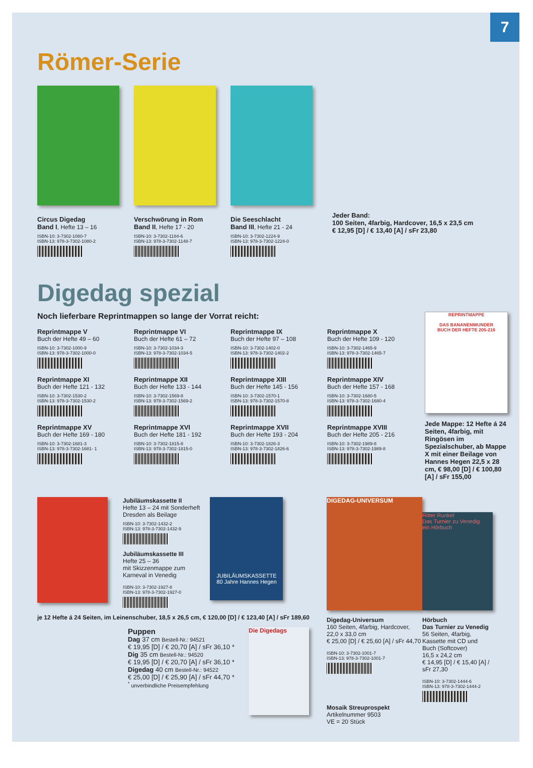7
Römer-Serie
Circus Digedag
Band I, Hefte 13 – 16
ISBN-10: 3-7302-1080-7
ISBN-13: 978-3-7302-1080-2
Verschwörung in Rom
Band II, Hefte 17 - 20
ISBN-10: 3-7302-1184-6
ISBN-13: 978-3-7302-1148-7
Die Seeschlacht
Band III, Hefte 21 - 24
ISBN-10: 3-7302-1224-9
ISBN-13: 978-3-7302-1224-0
Jeder Band:
100 Seiten, 4farbig, Hardcover, 16,5 x 23,5 cm
€ 12,95 [D] / € 13,40 [A] / sFr 23,80
Digedag spezial
Noch lieferbare Reprintmappen so lange der Vorrat reicht:
Reprintmappe V
Buch der Hefte 49 – 60
ISBN-10: 3-7302-1000-9
ISBN-13: 978-3-7302-1000-0
Reprintmappe VI
Buch der Hefte 61 – 72
ISBN-10: 3-7302-1034-3
ISBN-13: 978-3-7302-1034-5
Reprintmappe IX
Buch der Hefte 97 – 108
ISBN-10: 3-7302-1402-0
ISBN-13: 978-3-7302-1402-2
Reprintmappe X
Buch der Hefte 109 - 120
ISBN-10: 3-7302-1465-9
ISBN-13: 978-3-7302-1465-7
Reprintmappe XI
Buch der Hefte 121 - 132
ISBN-10: 3-7302-1530-2
ISBN-13: 978-3-7302-1530-2
Reprintmappe XII
Buch der Hefte 133 - 144
ISBN-10: 3-7302-1569-8
ISBN-13: 978-3-7302-1569-2
Reprintmappe XIII
Buch der Hefte 145 - 156
ISBN-10: 3-7302-1570-1
ISBN-13: 978-3-7302-1570-8
Reprintmappe XIV
Buch der Hefte 157 - 168
ISBN-10: 3-7302-1680-5
ISBN-13: 978-3-7302-1680-4
Reprintmappe XV
Buch der Hefte 169 - 180
ISBN-10: 3-7302-1681-3
ISBN-13: 978-3-7302-1681- 1
Reprintmappe XVI
Buch der Hefte 181 - 192
ISBN-10: 3-7302-1815-8
ISBN-13: 978-3-7302-1815-0
Reprintmappe XVII
Buch der Hefte 193 - 204
ISBN-10: 3-7302-1826-3
ISBN-13: 978-3-7302-1826-6
Reprintmappe XVIII
Buch der Hefte 205 - 216
ISBN-10: 3-7302-1989-8
ISBN-13: 978-3-7302-1989-8
REPRINTMAPPE
DAS BANANENWUNDER
BUCH DER HEFTE 205-216
Jede Mappe: 12 Hefte á 24 Seiten, 4farbig, mit Ringösen im Spezialschuber, ab Mappe X mit einer Beilage von Hannes Hegen 22,5 x 28 cm, € 98,00 [D] / € 100,80 [A] / sFr 155,00
Jubiläumskassette II
Hefte 13 – 24 mit Sonderheft
Dresden als Beilage
ISBN-10: 3-7302-1432-2
ISBN-13: 978-3-7302-1432-9
Jubiläumskassette III
Hefte 25 – 36
mit Skizzenmappe zum
Karneval in Venedig
ISBN-10: 3-7302-1927-8
ISBN-13: 978-3-7302-1927-0
JUBILÄUMSKASSETTE
80 Jahre Hannes Hegen
je 12 Hefte á 24 Seiten, im Leinenschuber, 18,5 x 26,5 cm, € 120,00 [D] / € 123,40 [A] / sFr 189,60
Puppen
Dag 37 cm Bestell-Nr.: 94521
€ 19,95 [D] / € 20,70 [A] / sFr 36,10 *
Dig 35 cm Bestell-Nr.: 94520
€ 19,95 [D] / € 20,70 [A] / sFr 36,10 *
Digedag 40 cm Bestell-Nr.: 94522
€ 25,00 [D] / € 25,90 [A] / sFr 44,70 *
<sup>*</sup> unverbindliche Preisempfehlung
Die Digedags
DIGEDAG-UNIVERSUM
Digedag-Universum
160 Seiten, 4farbig, Hardcover, 22,0 x 33,0 cm
€ 25,00 [D] / € 25,60 [A] / sFr 44,70
ISBN-10: 3-7302-1001-7
ISBN-13: 978-3-7302-1001-7
Mosaik Streuprospekt
Artikelnummer 9503
VE = 20 Stück
Ritter Runkel
Das Turnier zu Venedig
ein Hörbuch
Hörbuch
Das Turnier zu Venedig
56 Seiten, 4farbig, Kassette mit CD und Buch (Softcover)
16,5 x 24,2 cm
€ 14,95 [D] / € 15,40 [A] / sFr 27,30
ISBN-10: 3-7302-1444-6
ISBN-13: 978-3-7302-1444-2